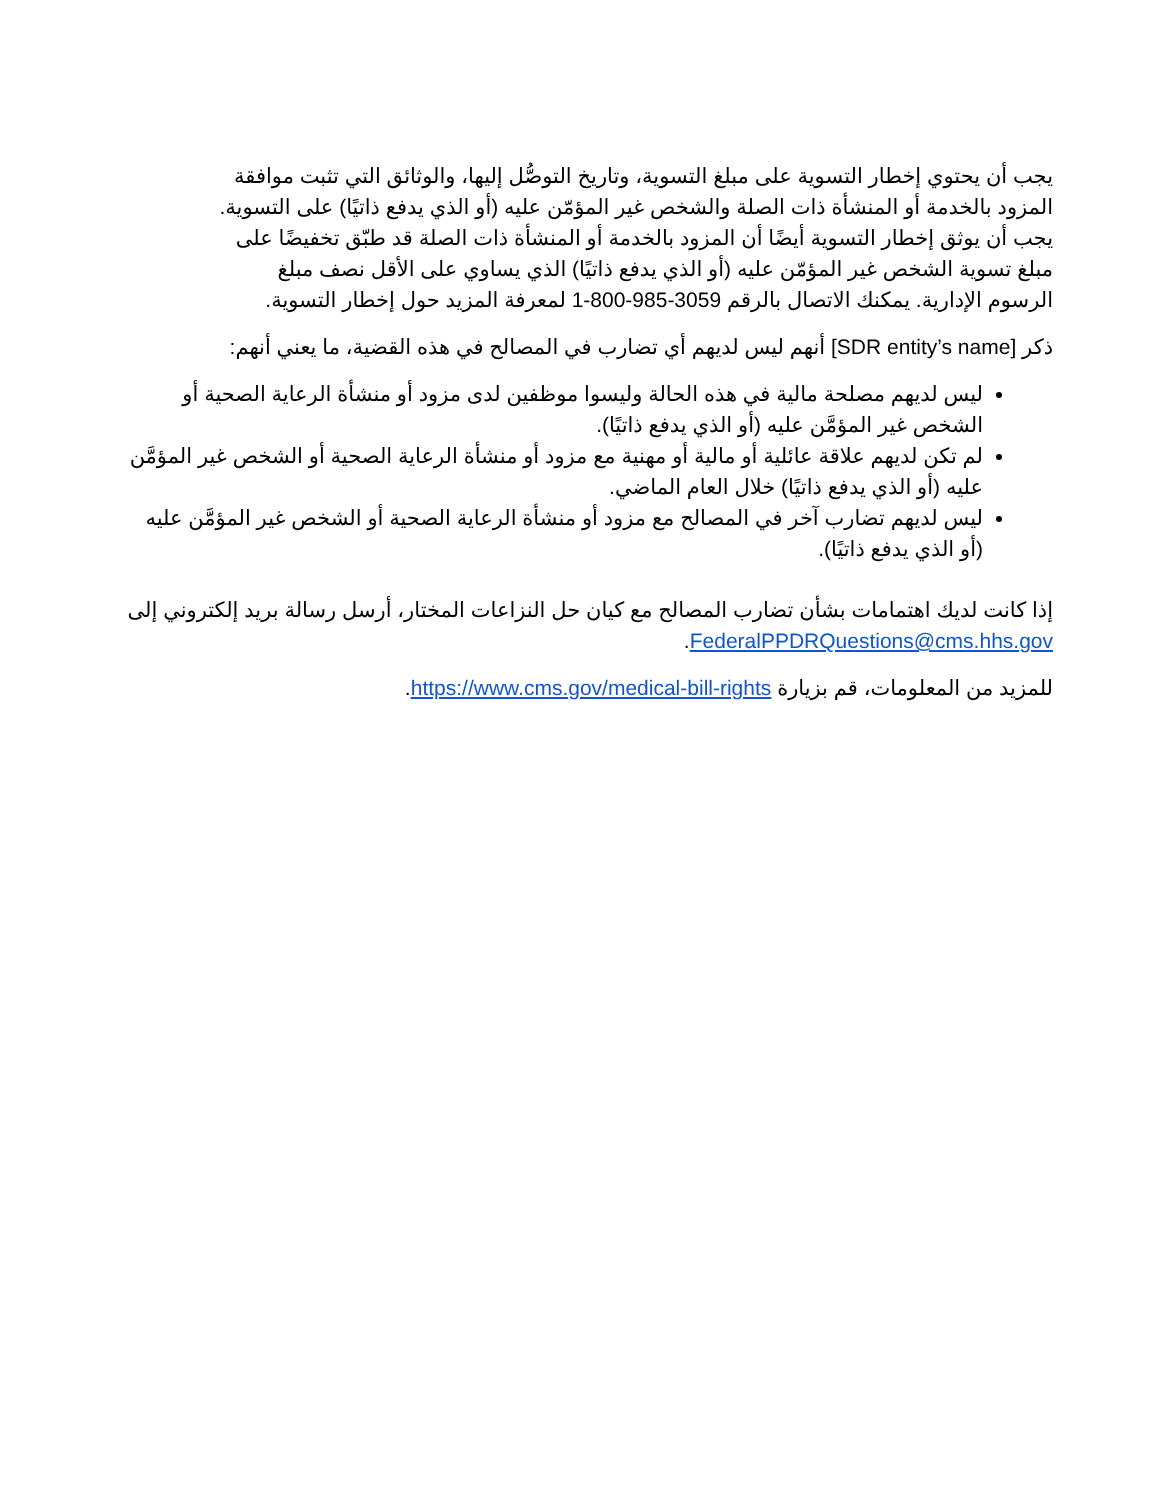يجب أن يحتوي إخطار التسوية على مبلغ التسوية، وتاريخ التوصُّل إليها، والوثائق التي تثبت موافقة المزود بالخدمة أو المنشأة ذات الصلة والشخص غير المؤمّن عليه (أو الذي يدفع ذاتيًا) على التسوية. يجب أن يوثق إخطار التسوية أيضًا أن المزود بالخدمة أو المنشأة ذات الصلة قد طبّق تخفيضًا على مبلغ تسوية الشخص غير المؤمّن عليه (أو الذي يدفع ذاتيًا) الذي يساوي على الأقل نصف مبلغ الرسوم الإدارية. يمكنك الاتصال بالرقم 1-800-985-3059 لمعرفة المزيد حول إخطار التسوية.
ذكر [SDR entity’s name] أنهم ليس لديهم أي تضارب في المصالح في هذه القضية، ما يعني أنهم:
ليس لديهم مصلحة مالية في هذه الحالة وليسوا موظفين لدى مزود أو منشأة الرعاية الصحية أو الشخص غير المؤمَّن عليه (أو الذي يدفع ذاتيًا).
لم تكن لديهم علاقة عائلية أو مالية أو مهنية مع مزود أو منشأة الرعاية الصحية أو الشخص غير المؤمَّن عليه (أو الذي يدفع ذاتيًا) خلال العام الماضي.
ليس لديهم تضارب آخر في المصالح مع مزود أو منشأة الرعاية الصحية أو الشخص غير المؤمَّن عليه (أو الذي يدفع ذاتيًا).
إذا كانت لديك اهتمامات بشأن تضارب المصالح مع كيان حل النزاعات المختار، أرسل رسالة بريد إلكتروني إلى FederalPPDRQuestions@cms.hhs.gov.
للمزيد من المعلومات، قم بزيارة https://www.cms.gov/medical-bill-rights.